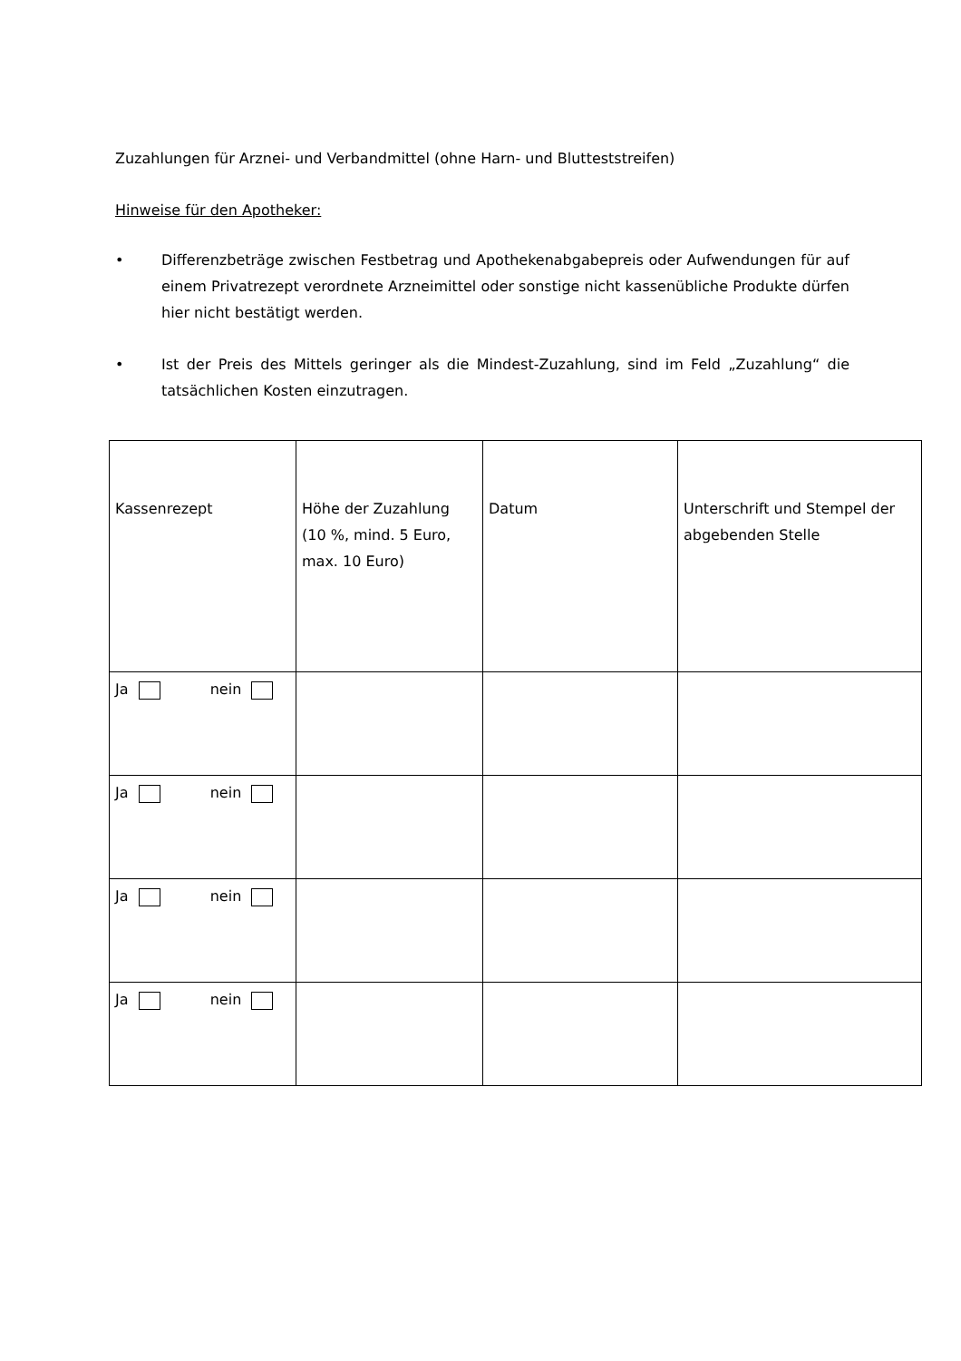Zuzahlungen für Arznei- und Verbandmittel (ohne Harn- und Blutteststreifen)
Hinweise für den Apotheker:
• Differenzbeträge zwischen Festbetrag und Apothekenabgabepreis oder Aufwendungen für auf einem Privatrezept verordnete Arzneimittel oder sonstige nicht kassenübliche Produkte dürfen hier nicht bestätigt werden.
• Ist der Preis des Mittels geringer als die Mindest-Zuzahlung, sind im Feld „Zuzahlung“ die tatsächlichen Kosten einzutragen.
| Kassenrezept | Höhe der Zuzahlung (10 %, mind. 5 Euro, max. 10 Euro) | Datum | Unterschrift und Stempel der abgebenden Stelle |
| Ja nein | | | |
| Ja nein | | | |
| Ja nein | | | |
| Ja nein | | | |